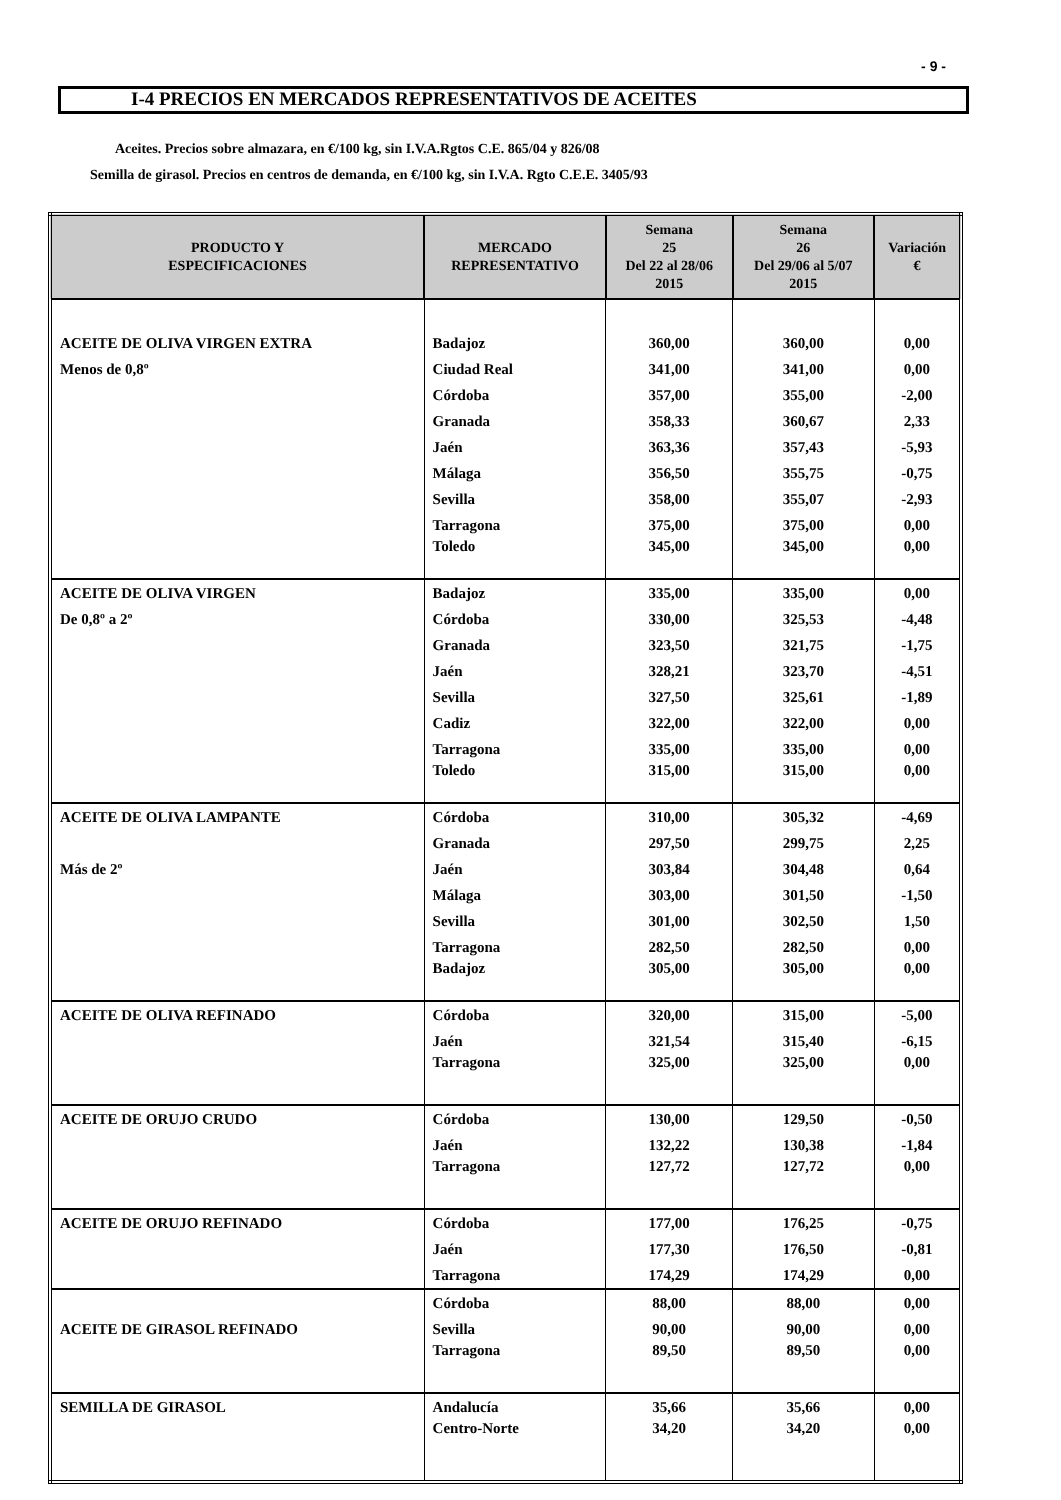- 9 -
I-4 PRECIOS EN MERCADOS REPRESENTATIVOS DE ACEITES
Aceites. Precios sobre almazara, en €/100 kg, sin I.V.A.Rgtos C.E. 865/04 y 826/08
Semilla de girasol. Precios en centros de demanda, en €/100 kg, sin I.V.A. Rgto C.E.E. 3405/93
| PRODUCTO Y ESPECIFICACIONES | MERCADO REPRESENTATIVO | Semana 25 Del 22 al 28/06 2015 | Semana 26 Del 29/06 al 5/07 2015 | Variación € |
| --- | --- | --- | --- | --- |
| ACEITE DE OLIVA VIRGEN EXTRA | Badajoz | 360,00 | 360,00 | 0,00 |
| Menos de 0,8º | Ciudad Real | 341,00 | 341,00 | 0,00 |
| | Córdoba | 357,00 | 355,00 | -2,00 |
| | Granada | 358,33 | 360,67 | 2,33 |
| | Jaén | 363,36 | 357,43 | -5,93 |
| | Málaga | 356,50 | 355,75 | -0,75 |
| | Sevilla | 358,00 | 355,07 | -2,93 |
| | Tarragona | 375,00 | 375,00 | 0,00 |
| | Toledo | 345,00 | 345,00 | 0,00 |
| ACEITE DE OLIVA VIRGEN | Badajoz | 335,00 | 335,00 | 0,00 |
| De 0,8º a 2º | Córdoba | 330,00 | 325,53 | -4,48 |
| | Granada | 323,50 | 321,75 | -1,75 |
| | Jaén | 328,21 | 323,70 | -4,51 |
| | Sevilla | 327,50 | 325,61 | -1,89 |
| | Cadiz | 322,00 | 322,00 | 0,00 |
| | Tarragona | 335,00 | 335,00 | 0,00 |
| | Toledo | 315,00 | 315,00 | 0,00 |
| ACEITE DE OLIVA LAMPANTE | Córdoba | 310,00 | 305,32 | -4,69 |
| | Granada | 297,50 | 299,75 | 2,25 |
| Más de 2º | Jaén | 303,84 | 304,48 | 0,64 |
| | Málaga | 303,00 | 301,50 | -1,50 |
| | Sevilla | 301,00 | 302,50 | 1,50 |
| | Tarragona | 282,50 | 282,50 | 0,00 |
| | Badajoz | 305,00 | 305,00 | 0,00 |
| ACEITE DE OLIVA REFINADO | Córdoba | 320,00 | 315,00 | -5,00 |
| | Jaén | 321,54 | 315,40 | -6,15 |
| | Tarragona | 325,00 | 325,00 | 0,00 |
| ACEITE DE ORUJO CRUDO | Córdoba | 130,00 | 129,50 | -0,50 |
| | Jaén | 132,22 | 130,38 | -1,84 |
| | Tarragona | 127,72 | 127,72 | 0,00 |
| ACEITE DE ORUJO REFINADO | Córdoba | 177,00 | 176,25 | -0,75 |
| | Jaén | 177,30 | 176,50 | -0,81 |
| | Tarragona | 174,29 | 174,29 | 0,00 |
| | Córdoba | 88,00 | 88,00 | 0,00 |
| ACEITE DE GIRASOL REFINADO | Sevilla | 90,00 | 90,00 | 0,00 |
| | Tarragona | 89,50 | 89,50 | 0,00 |
| SEMILLA DE GIRASOL | Andalucía | 35,66 | 35,66 | 0,00 |
| | Centro-Norte | 34,20 | 34,20 | 0,00 |